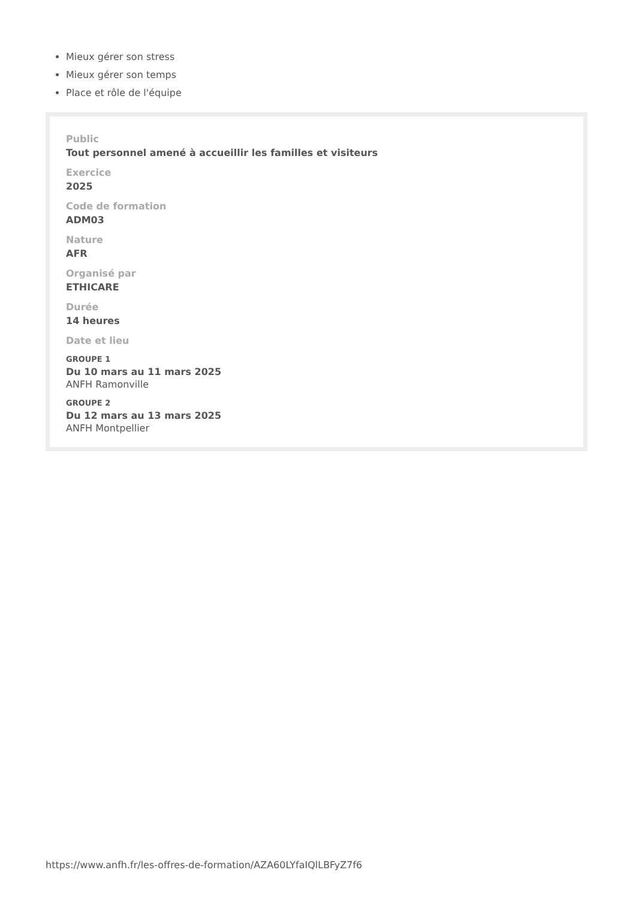Mieux gérer son stress
Mieux gérer son temps
Place et rôle de l'équipe
Public
Tout personnel amené à accueillir les familles et visiteurs
Exercice
2025
Code de formation
ADM03
Nature
AFR
Organisé par
ETHICARE
Durée
14 heures
Date et lieu
GROUPE 1
Du 10 mars au 11 mars 2025
ANFH Ramonville
GROUPE 2
Du 12 mars au 13 mars 2025
ANFH Montpellier
https://www.anfh.fr/les-offres-de-formation/AZA60LYfaIQlLBFyZ7f6